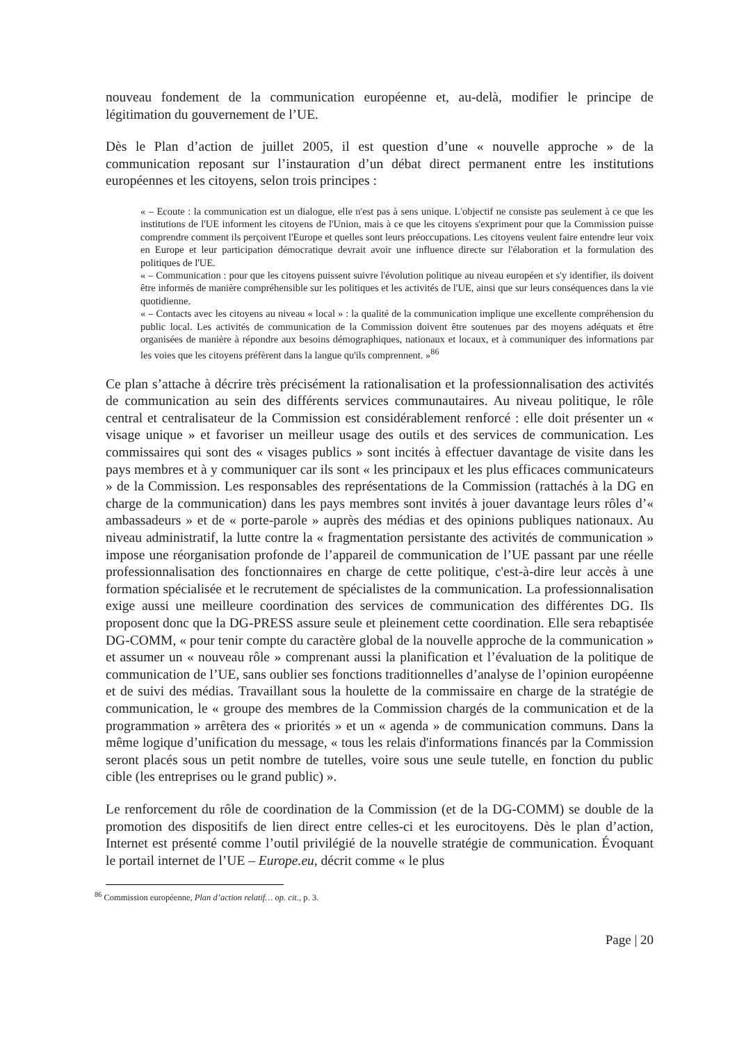nouveau fondement de la communication européenne et, au-delà, modifier le principe de légitimation du gouvernement de l’UE.
Dès le Plan d’action de juillet 2005, il est question d’une « nouvelle approche » de la communication reposant sur l’instauration d’un débat direct permanent entre les institutions européennes et les citoyens, selon trois principes :
« – Ecoute : la communication est un dialogue, elle n'est pas à sens unique. L'objectif ne consiste pas seulement à ce que les institutions de l'UE informent les citoyens de l'Union, mais à ce que les citoyens s'expriment pour que la Commission puisse comprendre comment ils perçoivent l'Europe et quelles sont leurs préoccupations. Les citoyens veulent faire entendre leur voix en Europe et leur participation démocratique devrait avoir une influence directe sur l'élaboration et la formulation des politiques de l'UE.
« – Communication : pour que les citoyens puissent suivre l'évolution politique au niveau européen et s'y identifier, ils doivent être informés de manière compréhensible sur les politiques et les activités de l'UE, ainsi que sur leurs conséquences dans la vie quotidienne.
« – Contacts avec les citoyens au niveau « local » : la qualité de la communication implique une excellente compréhension du public local. Les activités de communication de la Commission doivent être soutenues par des moyens adéquats et être organisées de manière à répondre aux besoins démographiques, nationaux et locaux, et à communiquer des informations par les voies que les citoyens préfèrent dans la langue qu'ils comprennent. »<sup>86</sup>
Ce plan s’attache à décrire très précisément la rationalisation et la professionnalisation des activités de communication au sein des différents services communautaires. Au niveau politique, le rôle central et centralisateur de la Commission est considérablement renforcé : elle doit présenter un « visage unique » et favoriser un meilleur usage des outils et des services de communication. Les commissaires qui sont des « visages publics » sont incités à effectuer davantage de visite dans les pays membres et à y communiquer car ils sont « les principaux et les plus efficaces communicateurs » de la Commission. Les responsables des représentations de la Commission (rattachés à la DG en charge de la communication) dans les pays membres sont invités à jouer davantage leurs rôles d’« ambassadeurs » et de « porte-parole » auprès des médias et des opinions publiques nationaux. Au niveau administratif, la lutte contre la « fragmentation persistante des activités de communication » impose une réorganisation profonde de l’appareil de communication de l’UE passant par une réelle professionnalisation des fonctionnaires en charge de cette politique, c'est-à-dire leur accès à une formation spécialisée et le recrutement de spécialistes de la communication. La professionnalisation exige aussi une meilleure coordination des services de communication des différentes DG. Ils proposent donc que la DG-PRESS assure seule et pleinement cette coordination. Elle sera rebaptisée DG-COMM, « pour tenir compte du caractère global de la nouvelle approche de la communication » et assumer un « nouveau rôle » comprenant aussi la planification et l’évaluation de la politique de communication de l’UE, sans oublier ses fonctions traditionnelles d’analyse de l’opinion européenne et de suivi des médias. Travaillant sous la houlette de la commissaire en charge de la stratégie de communication, le « groupe des membres de la Commission chargés de la communication et de la programmation » arrêtera des « priorités » et un « agenda » de communication communs. Dans la même logique d’unification du message, « tous les relais d'informations financés par la Commission seront placés sous un petit nombre de tutelles, voire sous une seule tutelle, en fonction du public cible (les entreprises ou le grand public) ».
Le renforcement du rôle de coordination de la Commission (et de la DG-COMM) se double de la promotion des dispositifs de lien direct entre celles-ci et les eurocitoyens. Dès le plan d’action, Internet est présenté comme l’outil privilégié de la nouvelle stratégie de communication. Évoquant le portail internet de l’UE – Europe.eu, décrit comme « le plus
<sup>86</sup> Commission européenne, Plan d’action relatif… op. cit., p. 3.
Page | 20